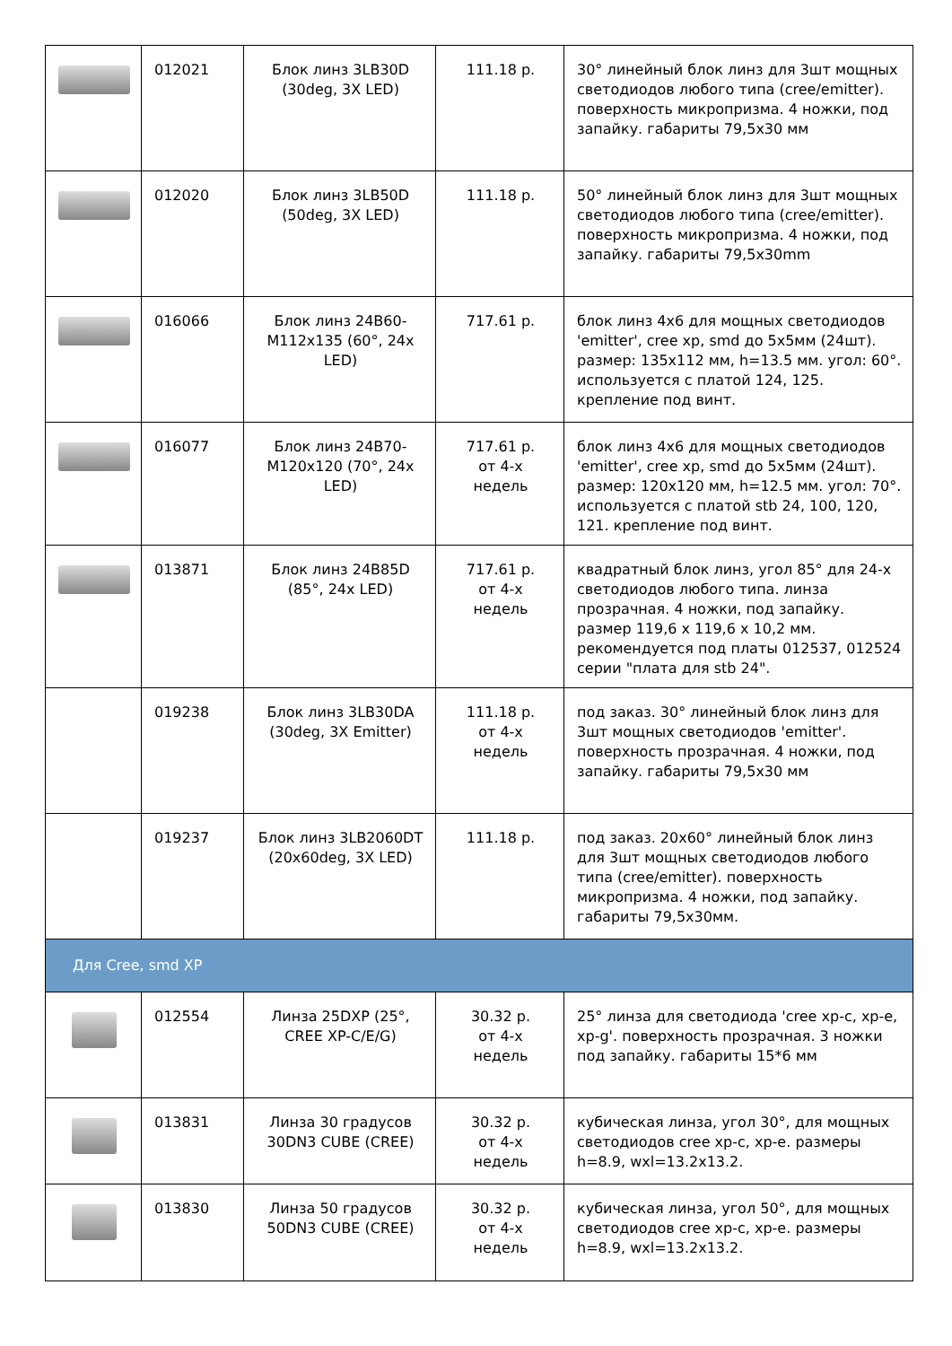| | 012021 | Блок линз 3LB30D (30deg, 3X LED) | 111.18 р. | 30° линейный блок линз для 3шт мощных светодиодов любого типа (cree/emitter). поверхность микропризма. 4 ножки, под запайку. габариты 79,5x30 мм |
| | 012020 | Блок линз 3LB50D (50deg, 3X LED) | 111.18 р. | 50° линейный блок линз для 3шт мощных светодиодов любого типа (cree/emitter). поверхность микропризма. 4 ножки, под запайку. габариты 79,5x30mm |
| | 016066 | Блок линз 24B60-M112x135 (60°, 24x LED) | 717.61 р. | блок линз 4x6 для мощных светодиодов 'emitter', cree xp, smd до 5x5мм (24шт). размер: 135x112 мм, h=13.5 мм. угол: 60°. используется с платой 124, 125. крепление под винт. |
| | 016077 | Блок линз 24B70-M120x120 (70°, 24x LED) | 717.61 р. от 4-х недель | блок линз 4x6 для мощных светодиодов 'emitter', cree xp, smd до 5x5мм (24шт). размер: 120x120 мм, h=12.5 мм. угол: 70°. используется с платой stb 24, 100, 120, 121. крепление под винт. |
| | 013871 | Блок линз 24B85D (85°, 24x LED) | 717.61 р. от 4-х недель | квадратный блок линз, угол 85° для 24-х светодиодов любого типа. линза прозрачная. 4 ножки, под запайку. размер 119,6 x 119,6 x 10,2 мм. рекомендуется под платы 012537, 012524 серии "плата для stb 24". |
| | 019238 | Блок линз 3LB30DA (30deg, 3X Emitter) | 111.18 р. от 4-х недель | под заказ. 30° линейный блок линз для 3шт мощных светодиодов 'emitter'. поверхность прозрачная. 4 ножки, под запайку. габариты 79,5x30 мм |
| | 019237 | Блок линз 3LB2060DT (20x60deg, 3X LED) | 111.18 р. | под заказ. 20x60° линейный блок линз для 3шт мощных светодиодов любого типа (cree/emitter). поверхность микропризма. 4 ножки, под запайку. габариты 79,5x30мм. |
| Для Cree, smd XP | | | | |
| | 012554 | Линза 25DXP (25°, CREE XP-C/E/G) | 30.32 р. от 4-х недель | 25° линза для светодиода 'cree xp-c, xp-e, xp-g'. поверхность прозрачная. 3 ножки под запайку. габариты 15*6 мм |
| | 013831 | Линза 30 градусов 30DN3 CUBE (CREE) | 30.32 р. от 4-х недель | кубическая линза, угол 30°, для мощных светодиодов cree xp-c, xp-e. размеры h=8.9, wxl=13.2x13.2. |
| | 013830 | Линза 50 градусов 50DN3 CUBE (CREE) | 30.32 р. от 4-х недель | кубическая линза, угол 50°, для мощных светодиодов cree xp-c, xp-e. размеры h=8.9, wxl=13.2x13.2. |